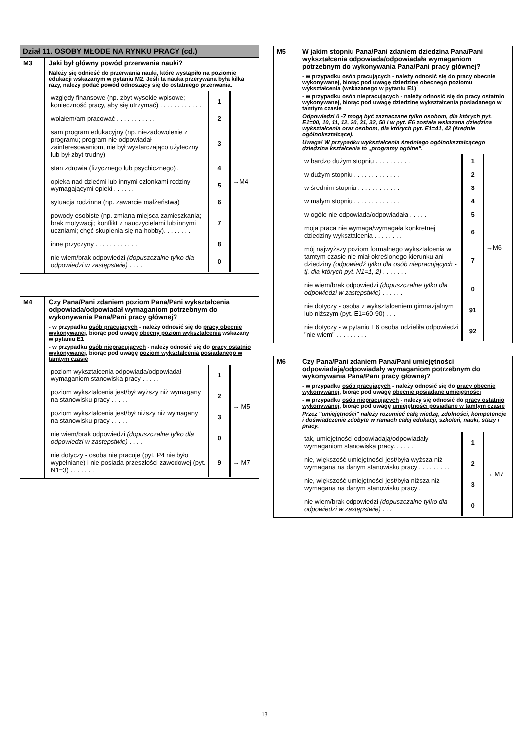Dział 11. OSOBY MŁODE NA RYNKU PRACY (cd.)
| M3 | Jaki był główny powód przerwania nauki? Należy się odnieść do przerwania nauki, które wystąpiło na poziomie edukacji wskazanym w pytaniu M2. Jeśli ta nauka przerywana była kilka razy, należy podać powód odnoszący się do ostatniego przerwania. / względy finansowe (np. zbyt wysokie wpisowe; konieczność pracy, aby się utrzymać) . . . . . . . . . . . . / 1 / →M4 / / wolałem/am pracować . . . . . . . . . . . / 2 / / / sam program edukacyjny (np. niezadowolenie z programu; program nie odpowiadał zainteresowaniom, nie był wystarczająco użyteczny lub był zbyt trudny) / 3 / / / stan zdrowia (fizycznego lub psychicznego) . / 4 / / / opieka nad dziećmi lub innymi członkami rodziny wymagającymi opieki . . . . . . / 5 / / / sytuacja rodzinna (np. zawarcie małżeństwa) / 6 / / / powody osobiste (np. zmiana miejsca zamieszkania; brak motywacji; konflikt z nauczycielami lub innymi uczniami; chęć skupienia się na hobby). . . . . . . . / 7 / / / inne przyczyny . . . . . . . . . . . . / 8 / / / nie wiem/brak odpowiedzi (dopuszczalne tylko dla odpowiedzi w zastępstwie) . . . . / 0 / / |
| M4 | Czy Pana/Pani zdaniem poziom Pana/Pani wykształcenia odpowiada/odpowiadał wymaganiom potrzebnym do wykonywania Pana/Pani pracy głównej? - w przypadku osób pracujących - należy odnosić się do pracy obecnie wykonywanej , biorąc pod uwagę obecny poziom wykształcenia wskazany w pytaniu E1 - w przypadku osób niepracujących - należy odnosić się do pracy ostatnio wykonywanej , biorąc pod uwagę poziom wykształcenia posiadanego w tamtym czasie / poziom wykształcenia odpowiada/odpowiadał wymaganiom stanowiska pracy . . . . . / 1 / → M5 / / poziom wykształcenia jest/był wyższy niż wymagany na stanowisku pracy . . . . . / 2 / / / poziom wykształcenia jest/był niższy niż wymagany na stanowisku pracy . . . . . / 3 / / / nie wiem/brak odpowiedzi (dopuszczalne tylko dla odpowiedzi w zastępstwie) . . . . / 0 / / / nie dotyczy - osoba nie pracuje (pyt. P4 nie było wypełniane) i nie posiada przeszłości zawodowej (pyt. N1=3) . . . . . . . / 9 / → M7 / |
| M5 | W jakim stopniu Pana/Pani zdaniem dziedzina Pana/Pani wykształcenia odpowiada/odpowiadała wymaganiom potrzebnym do wykonywania Pana/Pani pracy głównej? - w przypadku osób pracujących - należy odnosić się do pracy obecnie wykonywanej , biorąc pod uwagę dziedzinę obecnego poziomu wykształcenia (wskazanego w pytaniu E1) - w przypadku osób niepracujących - należy odnosić się do pracy ostatnio wykonywanej , biorąc pod uwagę dziedzinę wykształcenia posiadanego w tamtym czasie Odpowiedzi 0 -7 mogą być zaznaczane tylko osobom, dla których pyt. E1=00, 10, 11, 12, 20, 31, 32, 50 i w pyt. E6 została wskazana dziedzina wykształcenia oraz osobom, dla których pyt. E1=41, 42 (średnie ogólnokształcące). Uwaga! W przypadku wykształcenia średniego ogólnokształcącego dziedzina kształcenia to „programy ogólne". / w bardzo dużym stopniu . . . . . . . . . . / 1 / →M6 / / w dużym stopniu . . . . . . . . . . . . . / 2 / / / w średnim stopniu . . . . . . . . . . . . / 3 / / / w małym stopniu . . . . . . . . . . . . . / 4 / / / w ogóle nie odpowiada/odpowiadała . . . . . / 5 / / / moja praca nie wymaga/wymagała konkretnej dziedziny wykształcenia . . . . . . . . / 6 / / / mój najwyższy poziom formalnego wykształcenia w tamtym czasie nie miał określonego kierunku ani dziedziny (odpowiedź tylko dla osób niepracujących - tj. dla których pyt. N1=1, 2) . . . . . . . / 7 / / / nie wiem/brak odpowiedzi (dopuszczalne tylko dla odpowiedzi w zastępstwie) . . . . . . / 0 / / / nie dotyczy - osoba z wykształceniem gimnazjalnym lub niższym (pyt. E1=60-90) . . . / 91 / / / nie dotyczy - w pytaniu E6 osoba udzieliła odpowiedzi "nie wiem" . . . . . . . . . / 92 / / |
| M6 | Czy Pana/Pani zdaniem Pana/Pani umiejętności odpowiadają/odpowiadały wymaganiom potrzebnym do wykonywania Pana/Pani pracy głównej? - w przypadku osób pracujących - należy odnosić się do pracy obecnie wykonywanej , biorąc pod uwagę obecnie posiadane umiejętności - w przypadku osób niepracujących - należy się odnosić do pracy ostatnio wykonywanej , biorąc pod uwagę umiejętności posiadane w tamtym czasie Przez "umiejętności" należy rozumieć całą wiedzę, zdolności, kompetencje i doświadczenie zdobyte w ramach całej edukacji, szkoleń, nauki, staży i pracy. / tak, umiejętności odpowiadają/odpowiadały wymaganiom stanowiska pracy. . . . . . / 1 / → M7 / / nie, większość umiejętności jest/była wyższa niż wymagana na danym stanowisku pracy . . . . . . . . . / 2 / / / nie, większość umiejętności jest/była niższa niż wymagana na danym stanowisku pracy . / 3 / / / nie wiem/brak odpowiedzi (dopuszczalne tylko dla odpowiedzi w zastępstwie) . . . / 0 / / |
13